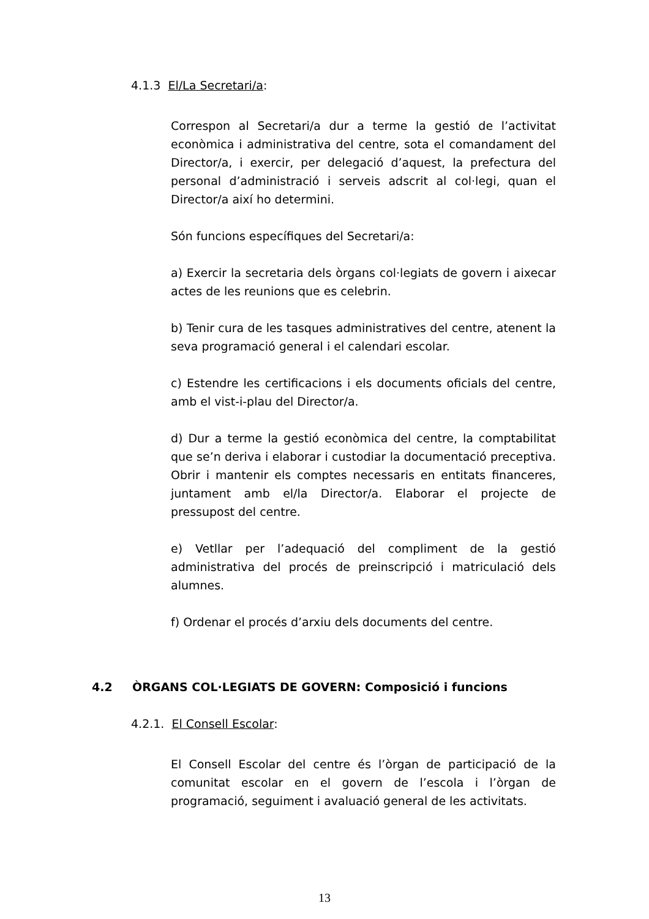4.1.3 El/La Secretari/a:
Correspon al Secretari/a dur a terme la gestió de l’activitat econòmica i administrativa del centre, sota el comandament del Director/a, i exercir, per delegació d’aquest, la prefectura del personal d’administració i serveis adscrit al col·legi, quan el Director/a així ho determini.
Són funcions específiques del Secretari/a:
a) Exercir la secretaria dels òrgans col·legiats de govern i aixecar actes de les reunions que es celebrin.
b) Tenir cura de les tasques administratives del centre, atenent la seva programació general i el calendari escolar.
c) Estendre les certificacions i els documents oficials del centre, amb el vist-i-plau del Director/a.
d) Dur a terme la gestió econòmica del centre, la comptabilitat que se’n deriva i elaborar i custodiar la documentació preceptiva. Obrir i mantenir els comptes necessaris en entitats financeres, juntament amb el/la Director/a. Elaborar el projecte de pressupost del centre.
e) Vetllar per l’adequació del compliment de la gestió administrativa del procés de preinscripció i matriculació dels alumnes.
f) Ordenar el procés d’arxiu dels documents del centre.
4.2 ÒRGANS COL·LEGIATS DE GOVERN: Composició i funcions
4.2.1. El Consell Escolar:
El Consell Escolar del centre és l’òrgan de participació de la comunitat escolar en el govern de l’escola i l’òrgan de programació, seguiment i avaluació general de les activitats.
13